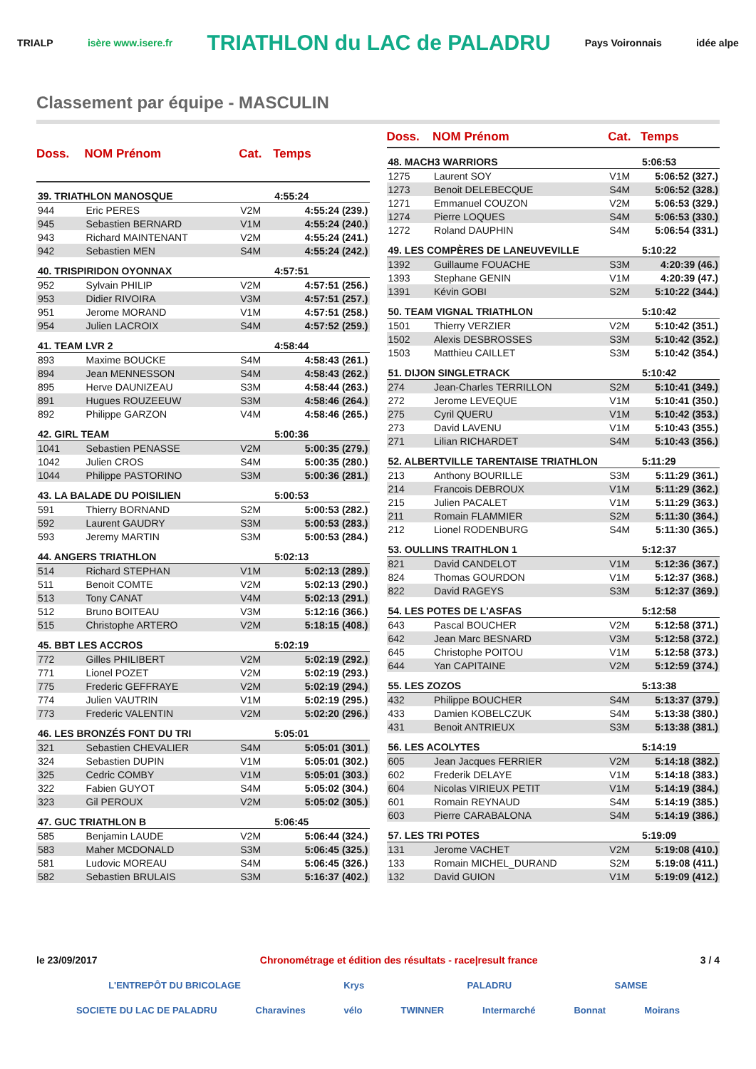TRIALP isère www.isere.fr TRIATHLON du LAC de PALADRU Pays Voironnais idée alpe
Classement par équipe - MASCULIN
| Doss. | NOM Prénom | Cat. | Temps |
| --- | --- | --- | --- |
| 39. TRIATHLON MANOSQUE | | | 4:55:24 |
| 944 | Eric PERES | V2M | 4:55:24 (239.) |
| 945 | Sebastien BERNARD | V1M | 4:55:24 (240.) |
| 943 | Richard MAINTENANT | V2M | 4:55:24 (241.) |
| 942 | Sebastien MEN | S4M | 4:55:24 (242.) |
| 40. TRISPIRIDON OYONNAX | | | 4:57:51 |
| 952 | Sylvain PHILIP | V2M | 4:57:51 (256.) |
| 953 | Didier RIVOIRA | V3M | 4:57:51 (257.) |
| 951 | Jerome MORAND | V1M | 4:57:51 (258.) |
| 954 | Julien LACROIX | S4M | 4:57:52 (259.) |
| 41. TEAM LVR 2 | | | 4:58:44 |
| 893 | Maxime BOUCKE | S4M | 4:58:43 (261.) |
| 894 | Jean MENNESSON | S4M | 4:58:43 (262.) |
| 895 | Herve DAUNIZEAU | S3M | 4:58:44 (263.) |
| 891 | Hugues ROUZEEUW | S3M | 4:58:46 (264.) |
| 892 | Philippe GARZON | V4M | 4:58:46 (265.) |
| 42. GIRL TEAM | | | 5:00:36 |
| 1041 | Sebastien PENASSE | V2M | 5:00:35 (279.) |
| 1042 | Julien CROS | S4M | 5:00:35 (280.) |
| 1044 | Philippe PASTORINO | S3M | 5:00:36 (281.) |
| 43. LA BALADE DU POISILIEN | | | 5:00:53 |
| 591 | Thierry BORNAND | S2M | 5:00:53 (282.) |
| 592 | Laurent GAUDRY | S3M | 5:00:53 (283.) |
| 593 | Jeremy MARTIN | S3M | 5:00:53 (284.) |
| 44. ANGERS TRIATHLON | | | 5:02:13 |
| 514 | Richard STEPHAN | V1M | 5:02:13 (289.) |
| 511 | Benoit COMTE | V2M | 5:02:13 (290.) |
| 513 | Tony CANAT | V4M | 5:02:13 (291.) |
| 512 | Bruno BOITEAU | V3M | 5:12:16 (366.) |
| 515 | Christophe ARTERO | V2M | 5:18:15 (408.) |
| 45. BBT LES ACCROS | | | 5:02:19 |
| 772 | Gilles PHILIBERT | V2M | 5:02:19 (292.) |
| 771 | Lionel POZET | V2M | 5:02:19 (293.) |
| 775 | Frederic GEFFRAYE | V2M | 5:02:19 (294.) |
| 774 | Julien VAUTRIN | V1M | 5:02:19 (295.) |
| 773 | Frederic VALENTIN | V2M | 5:02:20 (296.) |
| 46. LES BRONZÉS FONT DU TRI | | | 5:05:01 |
| 321 | Sebastien CHEVALIER | S4M | 5:05:01 (301.) |
| 324 | Sebastien DUPIN | V1M | 5:05:01 (302.) |
| 325 | Cedric COMBY | V1M | 5:05:01 (303.) |
| 322 | Fabien GUYOT | S4M | 5:05:02 (304.) |
| 323 | Gil PEROUX | V2M | 5:05:02 (305.) |
| 47. GUC TRIATHLON B | | | 5:06:45 |
| 585 | Benjamin LAUDE | V2M | 5:06:44 (324.) |
| 583 | Maher MCDONALD | S3M | 5:06:45 (325.) |
| 581 | Ludovic MOREAU | S4M | 5:06:45 (326.) |
| 582 | Sebastien BRULAIS | S3M | 5:16:37 (402.) |
| Doss. | NOM Prénom | Cat. | Temps |
| --- | --- | --- | --- |
| 48. MACH3 WARRIORS | | | 5:06:53 |
| 1275 | Laurent SOY | V1M | 5:06:52 (327.) |
| 1273 | Benoit DELEBECQUE | S4M | 5:06:52 (328.) |
| 1271 | Emmanuel COUZON | V2M | 5:06:53 (329.) |
| 1274 | Pierre LOQUES | S4M | 5:06:53 (330.) |
| 1272 | Roland DAUPHIN | S4M | 5:06:54 (331.) |
| 49. LES COMPÈRES DE LANEUVEVILLE | | | 5:10:22 |
| 1392 | Guillaume FOUACHE | S3M | 4:20:39 (46.) |
| 1393 | Stephane GENIN | V1M | 4:20:39 (47.) |
| 1391 | Kévin GOBI | S2M | 5:10:22 (344.) |
| 50. TEAM VIGNAL TRIATHLON | | | 5:10:42 |
| 1501 | Thierry VERZIER | V2M | 5:10:42 (351.) |
| 1502 | Alexis DESBROSSES | S3M | 5:10:42 (352.) |
| 1503 | Matthieu CAILLET | S3M | 5:10:42 (354.) |
| 51. DIJON SINGLETRACK | | | 5:10:42 |
| 274 | Jean-Charles TERRILLON | S2M | 5:10:41 (349.) |
| 272 | Jerome LEVEQUE | V1M | 5:10:41 (350.) |
| 275 | Cyril QUERU | V1M | 5:10:42 (353.) |
| 273 | David LAVENU | V1M | 5:10:43 (355.) |
| 271 | Lilian RICHARDET | S4M | 5:10:43 (356.) |
| 52. ALBERTVILLE TARENTAISE TRIATHLON | | | 5:11:29 |
| 213 | Anthony BOURILLE | S3M | 5:11:29 (361.) |
| 214 | Francois DEBROUX | V1M | 5:11:29 (362.) |
| 215 | Julien PACALET | V1M | 5:11:29 (363.) |
| 211 | Romain FLAMMIER | S2M | 5:11:30 (364.) |
| 212 | Lionel RODENBURG | S4M | 5:11:30 (365.) |
| 53. OULLINS TRAITHLON 1 | | | 5:12:37 |
| 821 | David CANDELOT | V1M | 5:12:36 (367.) |
| 824 | Thomas GOURDON | V1M | 5:12:37 (368.) |
| 822 | David RAGEYS | S3M | 5:12:37 (369.) |
| 54. LES POTES DE L'ASFAS | | | 5:12:58 |
| 643 | Pascal BOUCHER | V2M | 5:12:58 (371.) |
| 642 | Jean Marc BESNARD | V3M | 5:12:58 (372.) |
| 645 | Christophe POITOU | V1M | 5:12:58 (373.) |
| 644 | Yan CAPITAINE | V2M | 5:12:59 (374.) |
| 55. LES ZOZOS | | | 5:13:38 |
| 432 | Philippe BOUCHER | S4M | 5:13:37 (379.) |
| 433 | Damien KOBELCZUK | S4M | 5:13:38 (380.) |
| 431 | Benoit ANTRIEUX | S3M | 5:13:38 (381.) |
| 56. LES ACOLYTES | | | 5:14:19 |
| 605 | Jean Jacques FERRIER | V2M | 5:14:18 (382.) |
| 602 | Frederik DELAYE | V1M | 5:14:18 (383.) |
| 604 | Nicolas VIRIEUX PETIT | V1M | 5:14:19 (384.) |
| 601 | Romain REYNAUD | S4M | 5:14:19 (385.) |
| 603 | Pierre CARABALONA | S4M | 5:14:19 (386.) |
| 57. LES TRI POTES | | | 5:19:09 |
| 131 | Jerome VACHET | V2M | 5:19:08 (410.) |
| 133 | Romain MICHEL_DURAND | S2M | 5:19:08 (411.) |
| 132 | David GUION | V1M | 5:19:09 (412.) |
le 23/09/2017 Chronométrage et édition des résultats - race|result france 3 / 4
L'ENTREPÔT DU BRICOLAGE Krys PALADRU SAMSE
SOCIETE DU LAC DE PALADRU Charavines vélo TWINNER Intermarché Bonnat Moirans